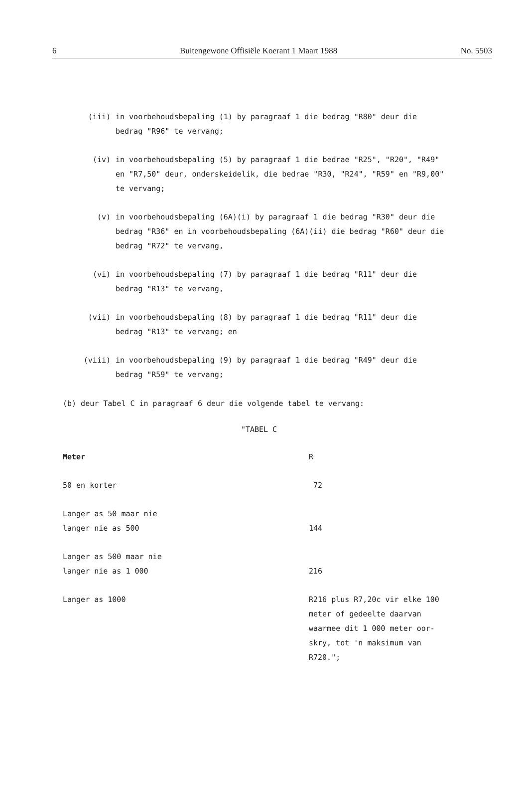6 Buitengewone Offisiële Koerant 1 Maart 1988 No. 5503
(iii) in voorbehoudsbepaling (1) by paragraaf 1 die bedrag "R80" deur die bedrag "R96" te vervang;
(iv) in voorbehoudsbepaling (5) by paragraaf 1 die bedrae "R25", "R20", "R49" en "R7,50" deur, onderskeidelik, die bedrae "R30, "R24", "R59" en "R9,00" te vervang;
(v) in voorbehoudsbepaling (6A)(i) by paragraaf 1 die bedrag "R30" deur die bedrag "R36" en in voorbehoudsbepaling (6A)(ii) die bedrag "R60" deur die bedrag "R72" te vervang,
(vi) in voorbehoudsbepaling (7) by paragraaf 1 die bedrag "R11" deur die bedrag "R13" te vervang,
(vii) in voorbehoudsbepaling (8) by paragraaf 1 die bedrag "R11" deur die bedrag "R13" te vervang; en
(viii) in voorbehoudsbepaling (9) by paragraaf 1 die bedrag "R49" deur die bedrag "R59" te vervang;
(b) deur Tabel C in paragraaf 6 deur die volgende tabel te vervang:
"TABEL C
| Meter | R |
| --- | --- |
| 50 en korter | 72 |
| Langer as 50 maar nie langer nie as 500 | 144 |
| Langer as 500 maar nie langer nie as 1 000 | 216 |
| Langer as 1000 | R216 plus R7,20c vir elke 100 meter of gedeelte daarvan waarmee dit 1 000 meter oor- skry, tot 'n maksimum van R720."; |